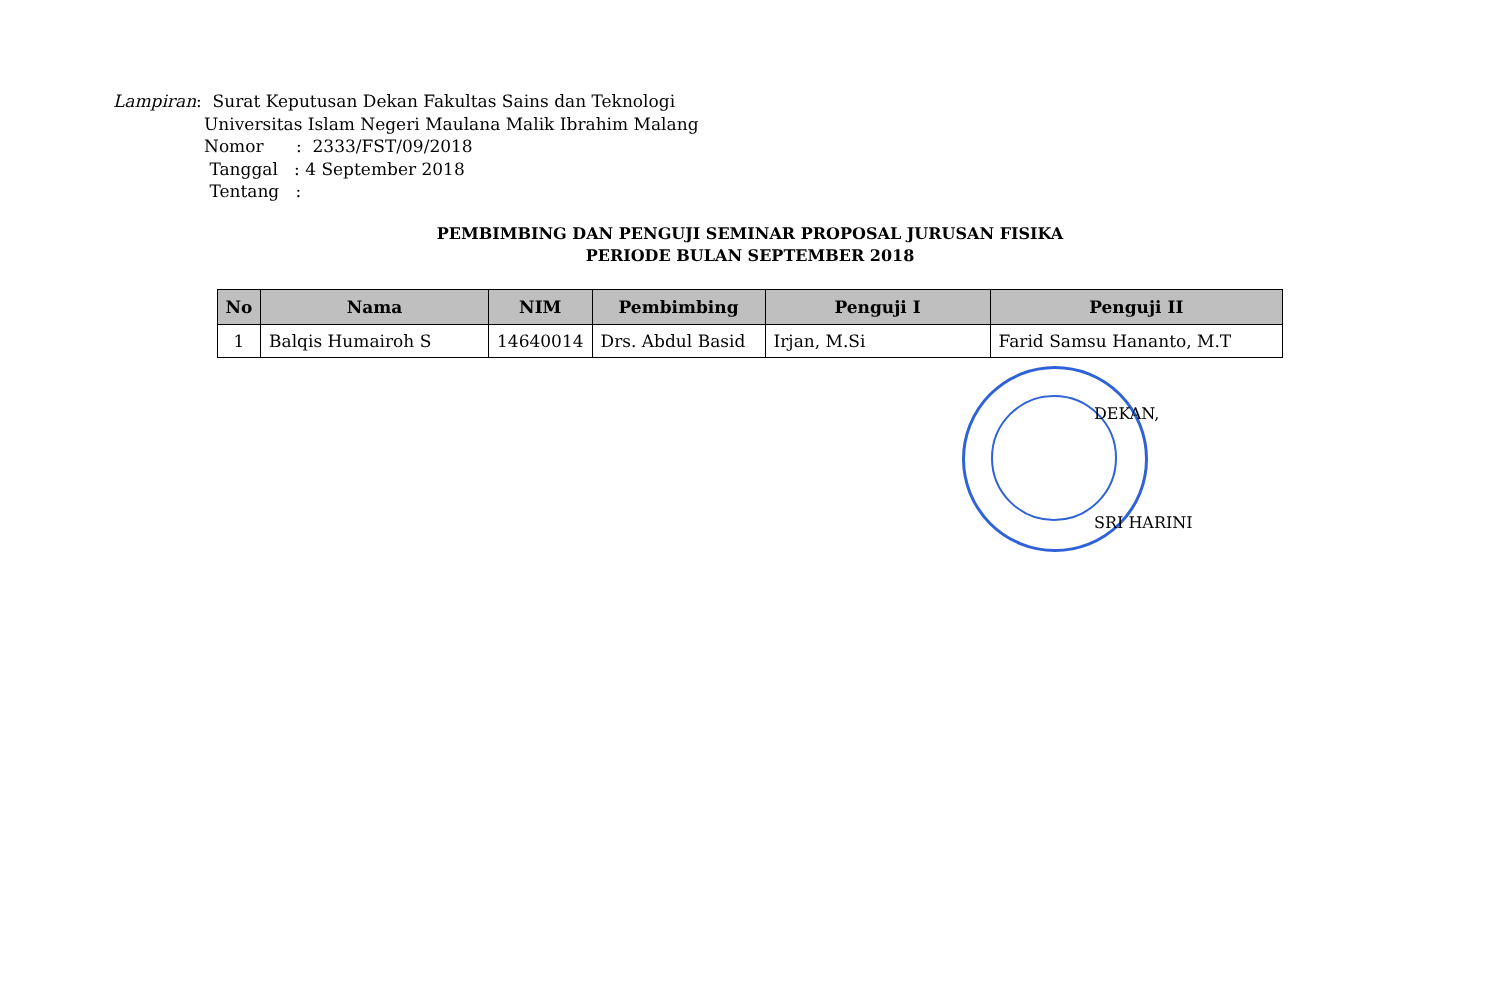Lampiran: Surat Keputusan Dekan Fakultas Sains dan Teknologi
Universitas Islam Negeri Maulana Malik Ibrahim Malang
Nomor : 2333/FST/09/2018
Tanggal : 4 September 2018
Tentang :
PEMBIMBING DAN PENGUJI SEMINAR PROPOSAL JURUSAN FISIKA
PERIODE BULAN SEPTEMBER 2018
| No | Nama | NIM | Pembimbing | Penguji I | Penguji II |
| --- | --- | --- | --- | --- | --- |
| 1 | Balqis Humairoh S | 14640014 | Drs. Abdul Basid | Irjan, M.Si | Farid Samsu Hananto, M.T |
DEKAN,
SRI HARINI